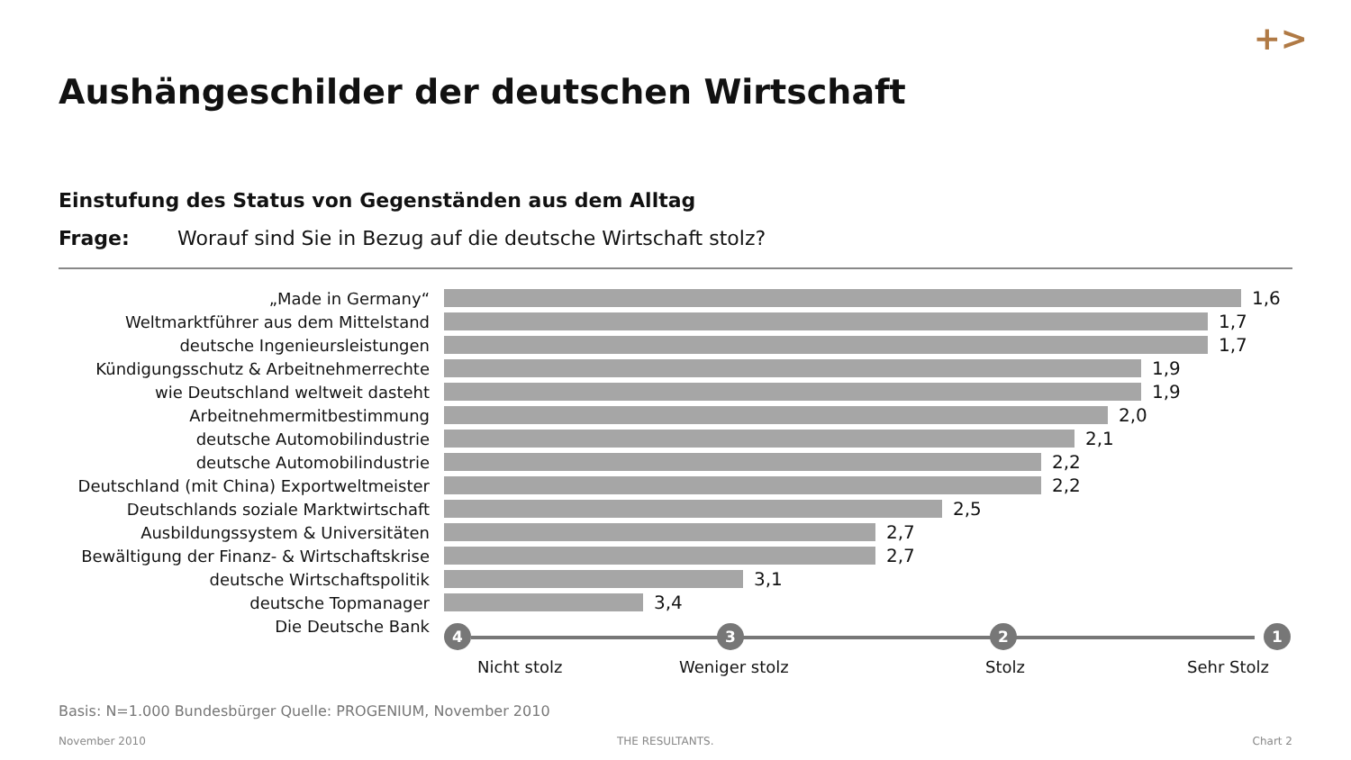+>
Aushängeschilder der deutschen Wirtschaft
Einstufung des Status von Gegenständen aus dem Alltag
Frage: Worauf sind Sie in Bezug auf die deutsche Wirtschaft stolz?
„Made in Germany“ 1,6
Weltmarktführer aus dem Mittelstand 1,7
deutsche Ingenieursleistungen 1,7
Kündigungsschutz & Arbeitnehmerrechte 1,9
wie Deutschland weltweit dasteht 1,9
Arbeitnehmermitbestimmung 2,0
deutsche Automobilindustrie 2,1
deutsche Automobilindustrie 2,2
Deutschland (mit China) Exportweltmeister
2,2
Deutschlands soziale Marktwirtschaft 2,5
Ausbildungssystem & Universitäten 2,7
Bewältigung der Finanz- & Wirtschaftskrise
2,7
deutsche Wirtschaftspolitik 3,1
deutsche Topmanager 3,4
Die Deutsche Bank
4 3 2 1
Nicht stolz Weniger stolz Stolz Sehr Stolz
Basis: N=1.000 Bundesbürger Quelle: PROGENIUM, November 2010
November 2010 THE RESULTANTS. Chart 2